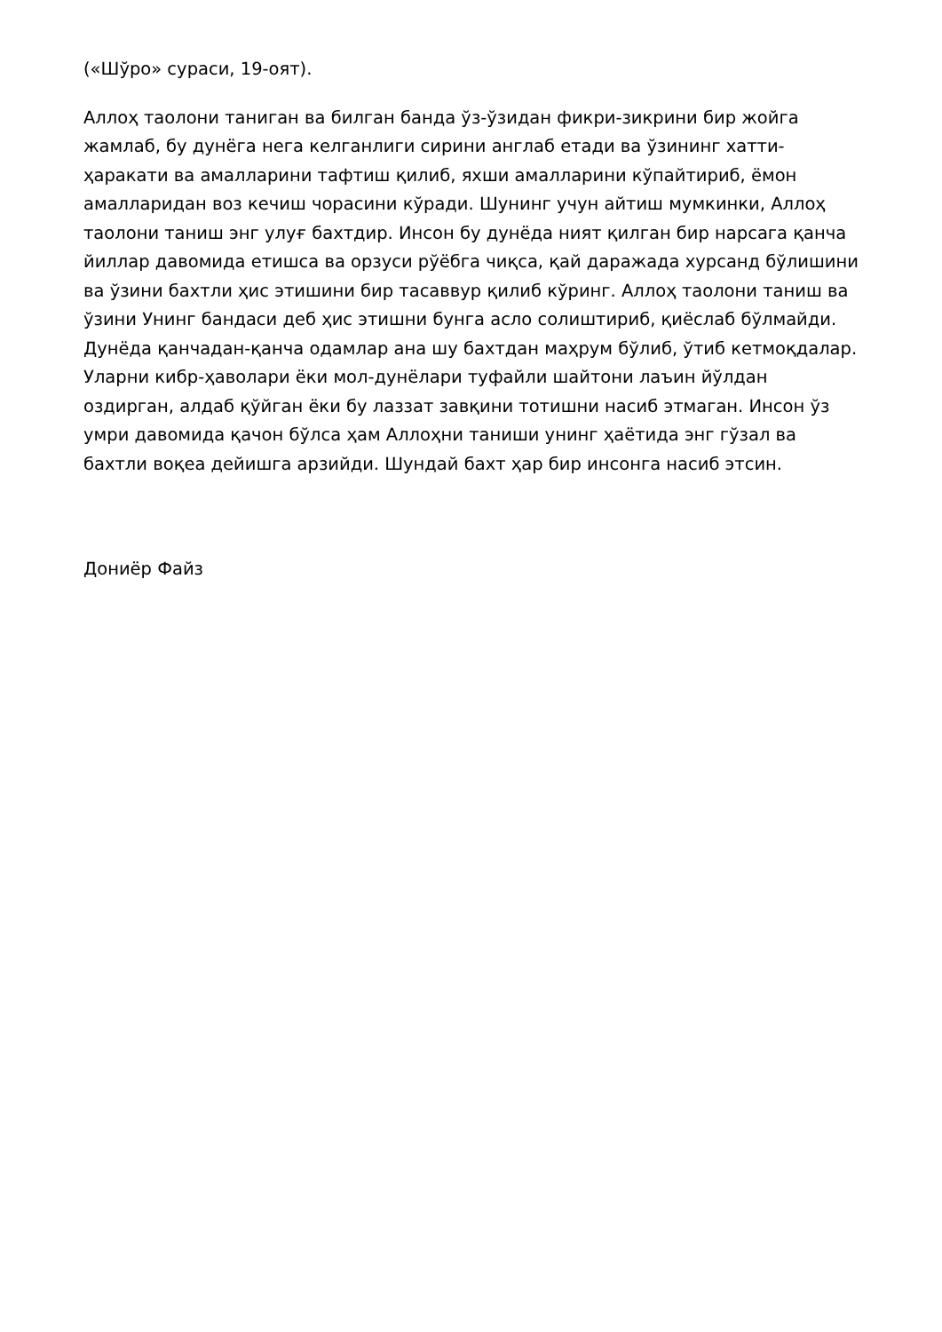(«Шўро» сураси, 19-оят).
Аллоҳ таолони таниган ва билган банда ўз-ўзидан фикри-зикрини бир жойга жамлаб, бу дунёга нега келганлиги сирини англаб етади ва ўзининг хатти-ҳаракати ва амалларини тафтиш қилиб, яхши амалларини кўпайтириб, ёмон амалларидан воз кечиш чорасини кўради. Шунинг учун айтиш мумкинки, Аллоҳ таолони таниш энг улуғ бахтдир. Инсон бу дунёда ният қилган бир нарсага қанча йиллар давомида етишса ва орзуси рўёбга чиқса, қай даражада хурсанд бўлишини ва ўзини бахтли ҳис этишини бир тасаввур қилиб кўринг. Аллоҳ таолони таниш ва ўзини Унинг бандаси деб ҳис этишни бунга асло солиштириб, қиёслаб бўлмайди. Дунёда қанчадан-қанча одамлар ана шу бахтдан маҳрум бўлиб, ўтиб кетмоқдалар. Уларни кибр-ҳаволари ёки мол-дунёлари туфайли шайтони лаъин йўлдан оздирган, алдаб қўйган ёки бу лаззат завқини тотишни насиб этмаган. Инсон ўз умри давомида қачон бўлса ҳам Аллоҳни таниши унинг ҳаётида энг гўзал ва бахтли воқеа дейишга арзийди. Шундай бахт ҳар бир инсонга насиб этсин.
Дониёр Файз